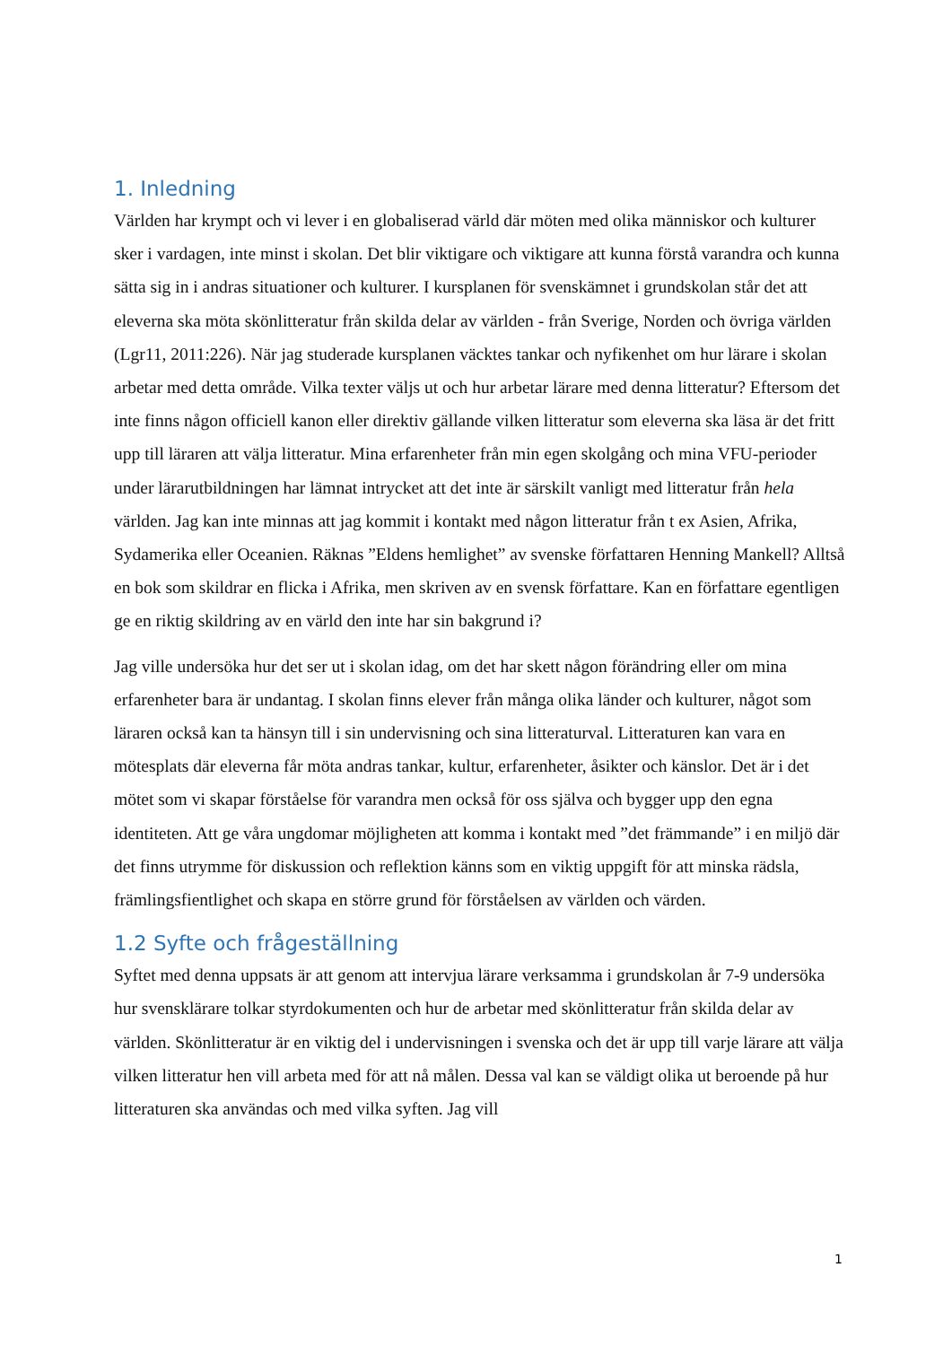1. Inledning
Världen har krympt och vi lever i en globaliserad värld där möten med olika människor och kulturer sker i vardagen, inte minst i skolan. Det blir viktigare och viktigare att kunna förstå varandra och kunna sätta sig in i andras situationer och kulturer. I kursplanen för svenskämnet i grundskolan står det att eleverna ska möta skönlitteratur från skilda delar av världen - från Sverige, Norden och övriga världen (Lgr11, 2011:226). När jag studerade kursplanen väcktes tankar och nyfikenhet om hur lärare i skolan arbetar med detta område. Vilka texter väljs ut och hur arbetar lärare med denna litteratur? Eftersom det inte finns någon officiell kanon eller direktiv gällande vilken litteratur som eleverna ska läsa är det fritt upp till läraren att välja litteratur. Mina erfarenheter från min egen skolgång och mina VFU-perioder under lärarutbildningen har lämnat intrycket att det inte är särskilt vanligt med litteratur från hela världen. Jag kan inte minnas att jag kommit i kontakt med någon litteratur från t ex Asien, Afrika, Sydamerika eller Oceanien. Räknas ”Eldens hemlighet” av svenske författaren Henning Mankell? Alltså en bok som skildrar en flicka i Afrika, men skriven av en svensk författare. Kan en författare egentligen ge en riktig skildring av en värld den inte har sin bakgrund i?
Jag ville undersöka hur det ser ut i skolan idag, om det har skett någon förändring eller om mina erfarenheter bara är undantag. I skolan finns elever från många olika länder och kulturer, något som läraren också kan ta hänsyn till i sin undervisning och sina litteraturval. Litteraturen kan vara en mötesplats där eleverna får möta andras tankar, kultur, erfarenheter, åsikter och känslor. Det är i det mötet som vi skapar förståelse för varandra men också för oss själva och bygger upp den egna identiteten. Att ge våra ungdomar möjligheten att komma i kontakt med ”det främmande” i en miljö där det finns utrymme för diskussion och reflektion känns som en viktig uppgift för att minska rädsla, främlingsfientlighet och skapa en större grund för förståelsen av världen och värden.
1.2 Syfte och frågeställning
Syftet med denna uppsats är att genom att intervjua lärare verksamma i grundskolan år 7-9 undersöka hur svensklärare tolkar styrdokumenten och hur de arbetar med skönlitteratur från skilda delar av världen. Skönlitteratur är en viktig del i undervisningen i svenska och det är upp till varje lärare att välja vilken litteratur hen vill arbeta med för att nå målen. Dessa val kan se väldigt olika ut beroende på hur litteraturen ska användas och med vilka syften. Jag vill
1